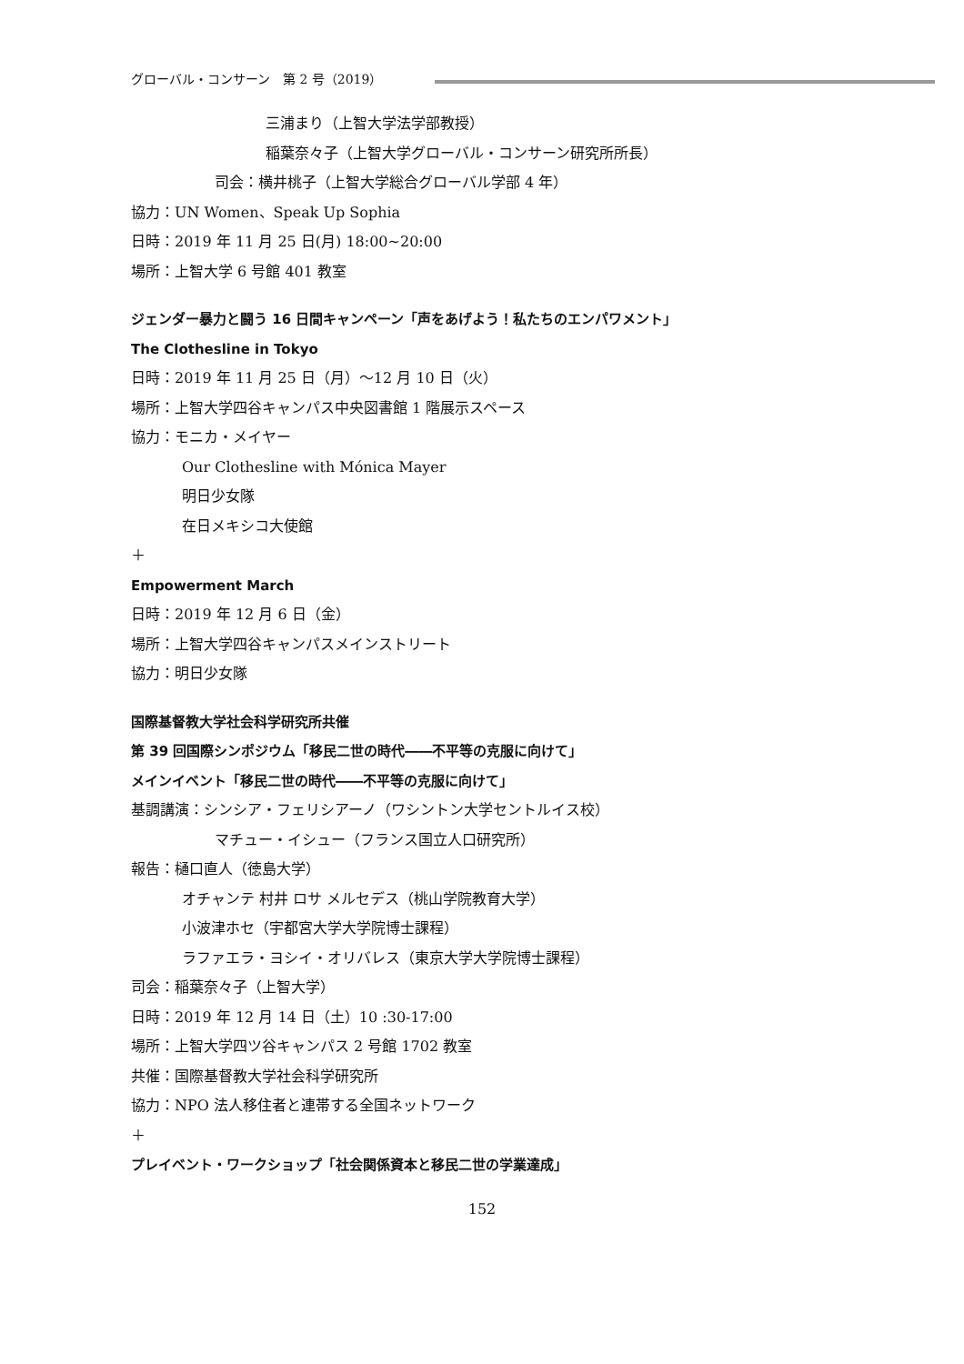グローバル・コンサーン　第 2 号（2019）
三浦まり（上智大学法学部教授）
稲葉奈々子（上智大学グローバル・コンサーン研究所所長）
司会：横井桃子（上智大学総合グローバル学部 4 年）
協力：UN Women、Speak Up Sophia
日時：2019 年 11 月 25 日(月) 18:00~20:00
場所：上智大学 6 号館 401 教室
ジェンダー暴力と闘う 16 日間キャンペーン「声をあげよう！私たちのエンパワメント」
The Clothesline in Tokyo
日時：2019 年 11 月 25 日（月）～12 月 10 日（火）
場所：上智大学四谷キャンパス中央図書館 1 階展示スペース
協力：モニカ・メイヤー
Our Clothesline with Mónica Mayer
明日少女隊
在日メキシコ大使館
＋
Empowerment March
日時：2019 年 12 月 6 日（金）
場所：上智大学四谷キャンパスメインストリート
協力：明日少女隊
国際基督教大学社会科学研究所共催
第 39 回国際シンポジウム「移民二世の時代――不平等の克服に向けて」
メインイベント「移民二世の時代――不平等の克服に向けて」
基調講演：シンシア・フェリシアーノ（ワシントン大学セントルイス校）
マチュー・イシュー（フランス国立人口研究所）
報告：樋口直人（徳島大学）
オチャンテ 村井 ロサ メルセデス（桃山学院教育大学）
小波津ホセ（宇都宮大学大学院博士課程）
ラファエラ・ヨシイ・オリバレス（東京大学大学院博士課程）
司会：稲葉奈々子（上智大学）
日時：2019 年 12 月 14 日（土）10 :30-17:00
場所：上智大学四ツ谷キャンパス 2 号館 1702 教室
共催：国際基督教大学社会科学研究所
協力：NPO 法人移住者と連帯する全国ネットワーク
＋
プレイベント・ワークショップ「社会関係資本と移民二世の学業達成」
152